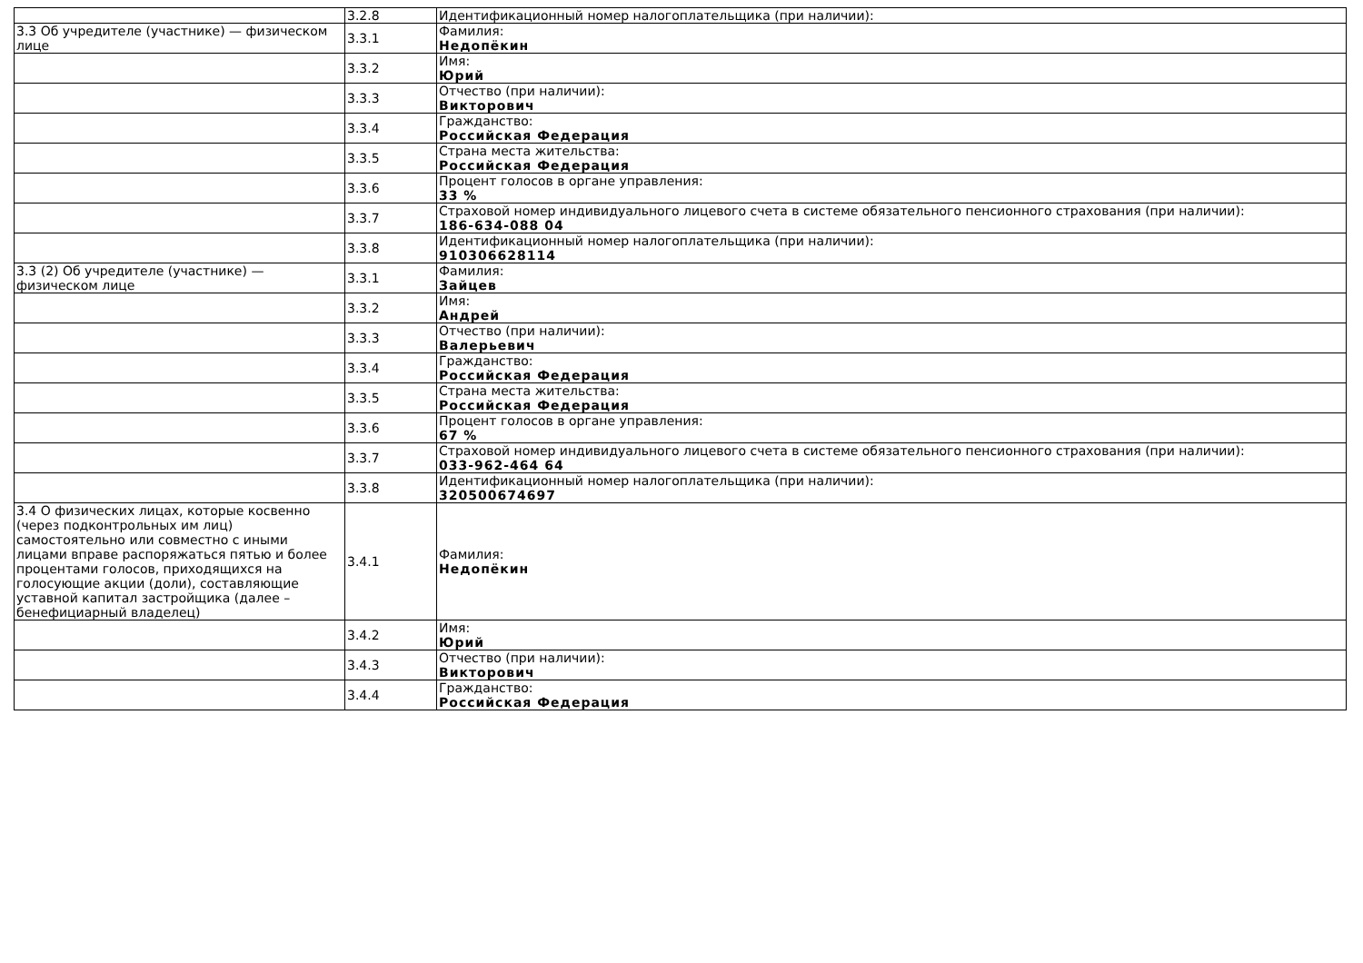| | 3.2.8 | Идентификационный номер налогоплательщика (при наличии): |
| 3.3 Об учредителе (участнике) — физическом лице | 3.3.1 | Фамилия: Недопёкин |
| | 3.3.2 | Имя: Юрий |
| | 3.3.3 | Отчество (при наличии): Викторович |
| | 3.3.4 | Гражданство: Российская Федерация |
| | 3.3.5 | Страна места жительства: Российская Федерация |
| | 3.3.6 | Процент голосов в органе управления: 33 % |
| | 3.3.7 | Страховой номер индивидуального лицевого счета в системе обязательного пенсионного страхования (при наличии): 186-634-088 04 |
| | 3.3.8 | Идентификационный номер налогоплательщика (при наличии): 910306628114 |
| 3.3 (2) Об учредителе (участнике) — физическом лице | 3.3.1 | Фамилия: Зайцев |
| | 3.3.2 | Имя: Андрей |
| | 3.3.3 | Отчество (при наличии): Валерьевич |
| | 3.3.4 | Гражданство: Российская Федерация |
| | 3.3.5 | Страна места жительства: Российская Федерация |
| | 3.3.6 | Процент голосов в органе управления: 67 % |
| | 3.3.7 | Страховой номер индивидуального лицевого счета в системе обязательного пенсионного страхования (при наличии): 033-962-464 64 |
| | 3.3.8 | Идентификационный номер налогоплательщика (при наличии): 320500674697 |
| 3.4 О физических лицах, которые косвенно (через подконтрольных им лиц) самостоятельно или совместно с иными лицами вправе распоряжаться пятью и более процентами голосов, приходящихся на голосующие акции (доли), составляющие уставной капитал застройщика (далее – бенефициарный владелец) | 3.4.1 | Фамилия: Недопёкин |
| | 3.4.2 | Имя: Юрий |
| | 3.4.3 | Отчество (при наличии): Викторович |
| | 3.4.4 | Гражданство: Российская Федерация |